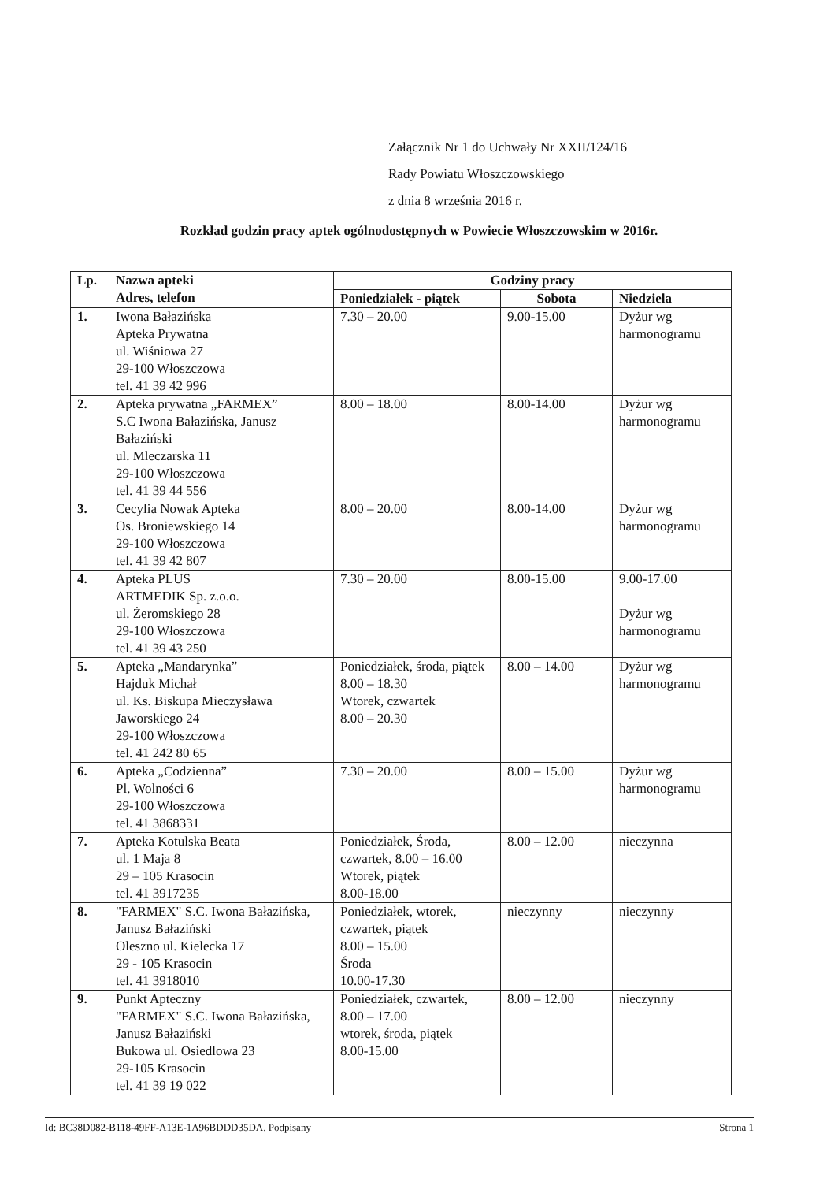Załącznik Nr 1 do Uchwały Nr XXII/124/16
Rady Powiatu Włoszczowskiego
z dnia 8 września 2016 r.
Rozkład godzin pracy aptek ogólnodostępnych w Powiecie Włoszczowskim w 2016r.
| Lp. | Nazwa apteki Adres, telefon | Godziny pracy | | |
| --- | --- | --- | --- | --- |
| | | Poniedziałek - piątek | Sobota | Niedziela |
| 1. | Iwona Bałazińska Apteka Prywatna ul. Wiśniowa 27 29-100 Włoszczowa tel. 41 39 42 996 | 7.30 – 20.00 | 9.00-15.00 | Dyżur wg harmonogramu |
| 2. | Apteka prywatna „FARMEX” S.C Iwona Bałazińska, Janusz Bałaziński ul. Mleczarska 11 29-100 Włoszczowa tel. 41 39 44 556 | 8.00 – 18.00 | 8.00-14.00 | Dyżur wg harmonogramu |
| 3. | Cecylia Nowak Apteka Os. Broniewskiego 14 29-100 Włoszczowa tel. 41 39 42 807 | 8.00 – 20.00 | 8.00-14.00 | Dyżur wg harmonogramu |
| 4. | Apteka PLUS ARTMEDIK Sp. z.o.o. ul. Żeromskiego 28 29-100 Włoszczowa tel. 41 39 43 250 | 7.30 – 20.00 | 8.00-15.00 | 9.00-17.00 Dyżur wg harmonogramu |
| 5. | Apteka „Mandarynka” Hajduk Michał ul. Ks. Biskupa Mieczysława Jaworskiego 24 29-100 Włoszczowa tel. 41 242 80 65 | Poniedziałek, środa, piątek 8.00 – 18.30 Wtorek, czwartek 8.00 – 20.30 | 8.00 – 14.00 | Dyżur wg harmonogramu |
| 6. | Apteka „Codzienna” Pl. Wolności 6 29-100 Włoszczowa tel. 41 3868331 | 7.30 – 20.00 | 8.00 – 15.00 | Dyżur wg harmonogramu |
| 7. | Apteka Kotulska Beata ul. 1 Maja 8 29 – 105 Krasocin tel. 41 3917235 | Poniedziałek, Środa, czwartek, 8.00 – 16.00 Wtorek, piątek 8.00-18.00 | 8.00 – 12.00 | nieczynna |
| 8. | "FARMEX" S.C. Iwona Bałazińska, Janusz Bałaziński Oleszno ul. Kielecka 17 29 - 105 Krasocin tel. 41 3918010 | Poniedziałek, wtorek, czwartek, piątek 8.00 – 15.00 Środa 10.00-17.30 | nieczynny | nieczynny |
| 9. | Punkt Apteczny "FARMEX" S.C. Iwona Bałazińska, Janusz Bałaziński Bukowa ul. Osiedlowa 23 29-105 Krasocin tel. 41 39 19 022 | Poniedziałek, czwartek, 8.00 – 17.00 wtorek, środa, piątek 8.00-15.00 | 8.00 – 12.00 | nieczynny |
Id: BC38D082-B118-49FF-A13E-1A96BDDD35DA. Podpisany Strona 1